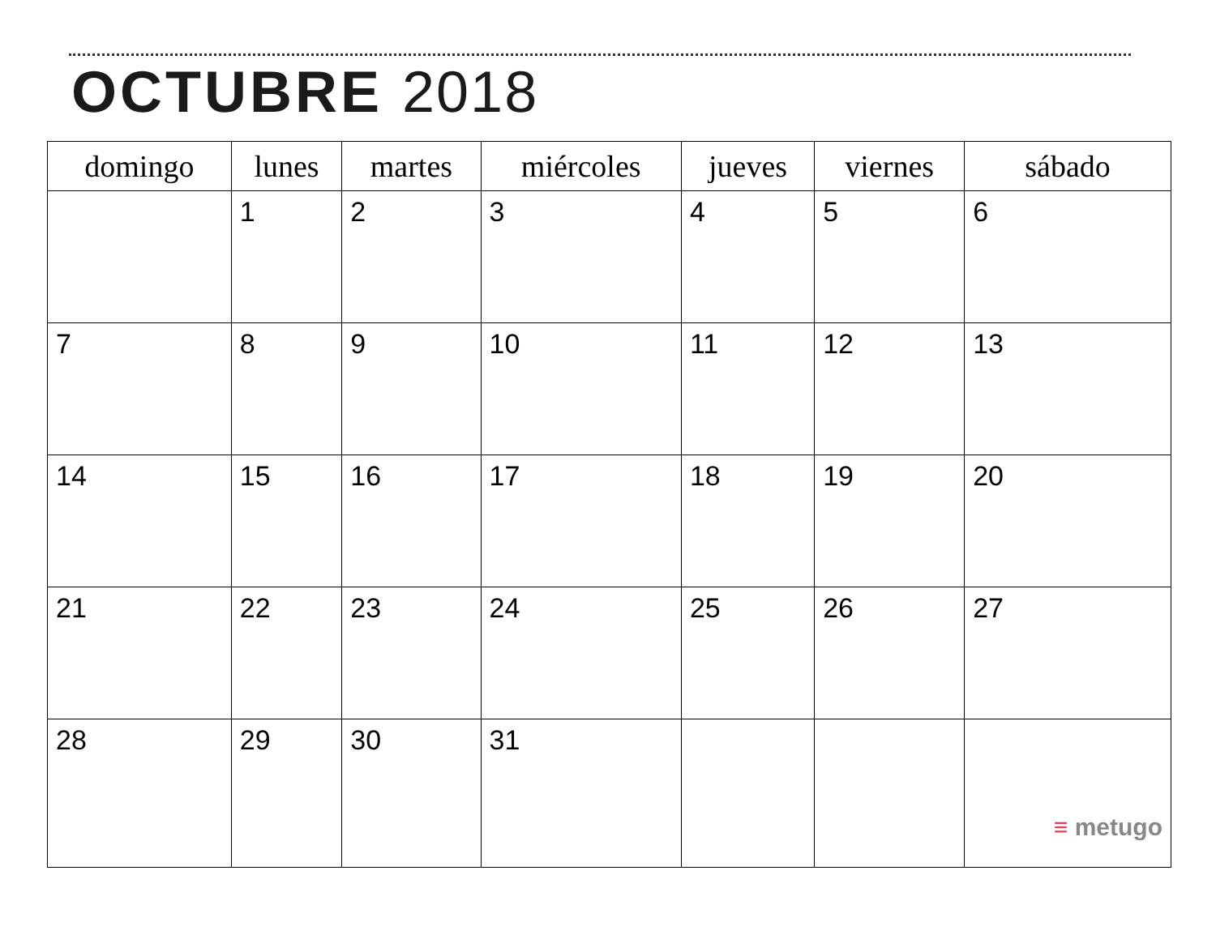OCTUBRE 2018
| domingo | lunes | martes | miércoles | jueves | viernes | sábado |
| --- | --- | --- | --- | --- | --- | --- |
| | 1 | 2 | 3 | 4 | 5 | 6 |
| 7 | 8 | 9 | 10 | 11 | 12 | 13 |
| 14 | 15 | 16 | 17 | 18 | 19 | 20 |
| 21 | 22 | 23 | 24 | 25 | 26 | 27 |
| 28 | 29 | 30 | 31 | | | ≡ metugo |